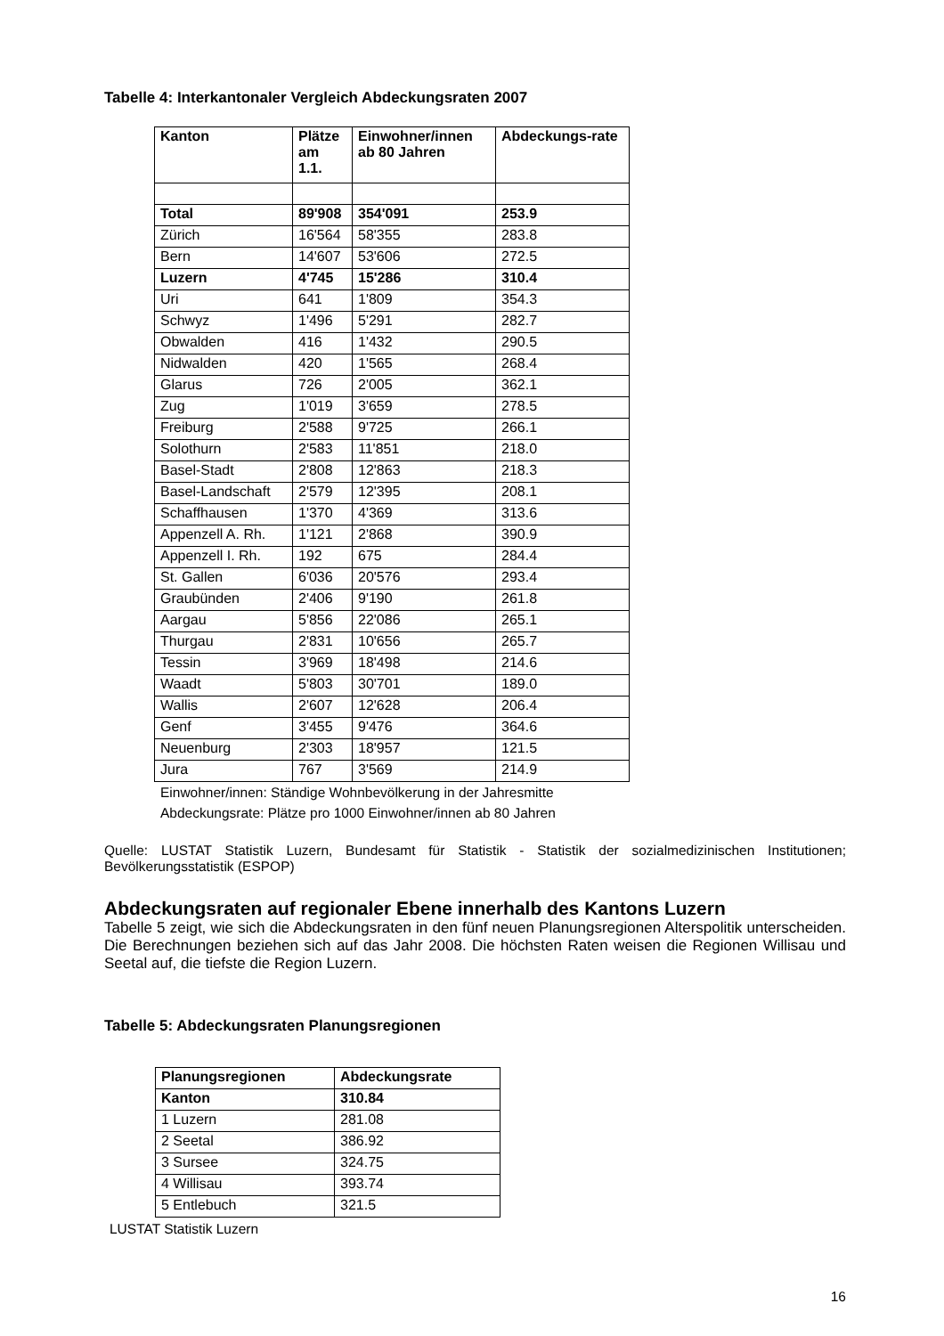Tabelle 4: Interkantonaler Vergleich Abdeckungsraten 2007
| Kanton | Plätze am 1.1. | Einwohner/innen ab 80 Jahren | Abdeckungs-rate |
| --- | --- | --- | --- |
| Total | 89'908 | 354'091 | 253.9 |
| Zürich | 16'564 | 58'355 | 283.8 |
| Bern | 14'607 | 53'606 | 272.5 |
| Luzern | 4'745 | 15'286 | 310.4 |
| Uri | 641 | 1'809 | 354.3 |
| Schwyz | 1'496 | 5'291 | 282.7 |
| Obwalden | 416 | 1'432 | 290.5 |
| Nidwalden | 420 | 1'565 | 268.4 |
| Glarus | 726 | 2'005 | 362.1 |
| Zug | 1'019 | 3'659 | 278.5 |
| Freiburg | 2'588 | 9'725 | 266.1 |
| Solothurn | 2'583 | 11'851 | 218.0 |
| Basel-Stadt | 2'808 | 12'863 | 218.3 |
| Basel-Landschaft | 2'579 | 12'395 | 208.1 |
| Schaffhausen | 1'370 | 4'369 | 313.6 |
| Appenzell A. Rh. | 1'121 | 2'868 | 390.9 |
| Appenzell I. Rh. | 192 | 675 | 284.4 |
| St. Gallen | 6'036 | 20'576 | 293.4 |
| Graubünden | 2'406 | 9'190 | 261.8 |
| Aargau | 5'856 | 22'086 | 265.1 |
| Thurgau | 2'831 | 10'656 | 265.7 |
| Tessin | 3'969 | 18'498 | 214.6 |
| Waadt | 5'803 | 30'701 | 189.0 |
| Wallis | 2'607 | 12'628 | 206.4 |
| Genf | 3'455 | 9'476 | 364.6 |
| Neuenburg | 2'303 | 18'957 | 121.5 |
| Jura | 767 | 3'569 | 214.9 |
Einwohner/innen: Ständige Wohnbevölkerung in der Jahresmitte
Abdeckungsrate: Plätze pro 1000 Einwohner/innen ab 80 Jahren
Quelle: LUSTAT Statistik Luzern, Bundesamt für Statistik - Statistik der sozialmedizinischen Institutionen; Bevölkerungsstatistik (ESPOP)
Abdeckungsraten auf regionaler Ebene innerhalb des Kantons Luzern
Tabelle 5 zeigt, wie sich die Abdeckungsraten in den fünf neuen Planungsregionen Alterspolitik unterscheiden. Die Berechnungen beziehen sich auf das Jahr 2008. Die höchsten Raten weisen die Regionen Willisau und Seetal auf, die tiefste die Region Luzern.
Tabelle 5: Abdeckungsraten Planungsregionen
| Planungsregionen | Abdeckungsrate |
| --- | --- |
| Kanton | 310.84 |
| 1 Luzern | 281.08 |
| 2 Seetal | 386.92 |
| 3 Sursee | 324.75 |
| 4 Willisau | 393.74 |
| 5 Entlebuch | 321.5 |
LUSTAT Statistik Luzern
16